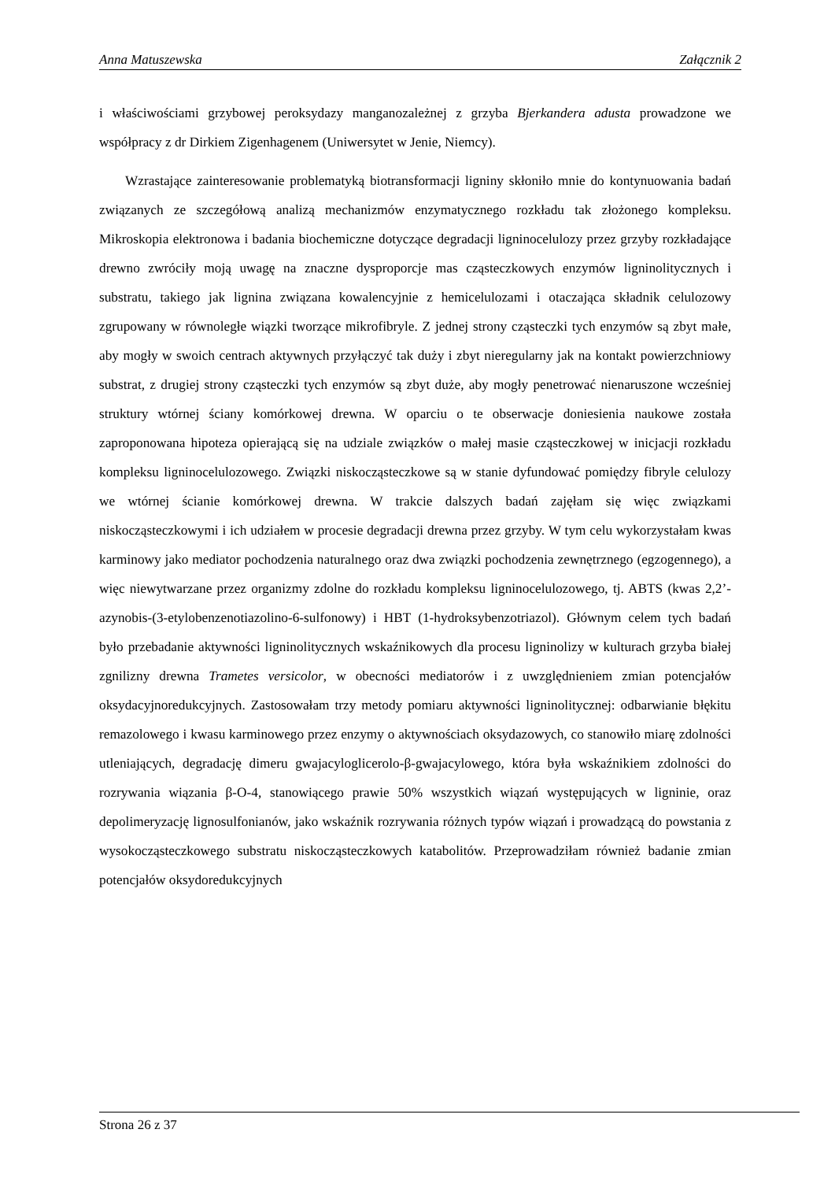Anna Matuszewska Załącznik 2
i właściwościami grzybowej peroksydazy manganozależnej z grzyba Bjerkandera adusta prowadzone we współpracy z dr Dirkiem Zigenhagenem (Uniwersytet w Jenie, Niemcy).
Wzrastające zainteresowanie problematyką biotransformacji ligniny skłoniło mnie do kontynuowania badań związanych ze szczegółową analizą mechanizmów enzymatycznego rozkładu tak złożonego kompleksu. Mikroskopia elektronowa i badania biochemiczne dotyczące degradacji ligninocelulozy przez grzyby rozkładające drewno zwróciły moją uwagę na znaczne dysproporcje mas cząsteczkowych enzymów ligninolitycznych i substratu, takiego jak lignina związana kowalencyjnie z hemicelulozami i otaczająca składnik celulozowy zgrupowany w równoległe wiązki tworzące mikrofibryle. Z jednej strony cząsteczki tych enzymów są zbyt małe, aby mogły w swoich centrach aktywnych przyłączyć tak duży i zbyt nieregularny jak na kontakt powierzchniowy substrat, z drugiej strony cząsteczki tych enzymów są zbyt duże, aby mogły penetrować nienaruszone wcześniej struktury wtórnej ściany komórkowej drewna. W oparciu o te obserwacje doniesienia naukowe została zaproponowana hipoteza opierającą się na udziale związków o małej masie cząsteczkowej w inicjacji rozkładu kompleksu ligninocelulozowego. Związki niskocząsteczkowe są w stanie dyfundować pomiędzy fibryle celulozy we wtórnej ścianie komórkowej drewna. W trakcie dalszych badań zajęłam się więc związkami niskocząsteczkowymi i ich udziałem w procesie degradacji drewna przez grzyby. W tym celu wykorzystałam kwas karminowy jako mediator pochodzenia naturalnego oraz dwa związki pochodzenia zewnętrznego (egzogennego), a więc niewytwarzane przez organizmy zdolne do rozkładu kompleksu ligninocelulozowego, tj. ABTS (kwas 2,2’-azynobis-(3-etylobenzenotiazolino-6-sulfonowy) i HBT (1-hydroksybenzotriazol). Głównym celem tych badań było przebadanie aktywności ligninolitycznych wskaźnikowych dla procesu ligninolizy w kulturach grzyba białej zgnilizny drewna Trametes versicolor, w obecności mediatorów i z uwzględnieniem zmian potencjałów oksydacyjnoredukcyjnych. Zastosowałam trzy metody pomiaru aktywności ligninolitycznej: odbarwianie błękitu remazolowego i kwasu karminowego przez enzymy o aktywnościach oksydazowych, co stanowiło miarę zdolności utleniających, degradację dimeru gwajacyloglicerolo-β-gwajacylowego, która była wskaźnikiem zdolności do rozrywania wiązania β-O-4, stanowiącego prawie 50% wszystkich wiązań występujących w ligninie, oraz depolimeryzację lignosulfonianów, jako wskaźnik rozrywania różnych typów wiązań i prowadzącą do powstania z wysokocząsteczkowego substratu niskocząsteczkowych katabolitów. Przeprowadziłam również badanie zmian potencjałów oksydoredukcyjnych
Strona 26 z 37